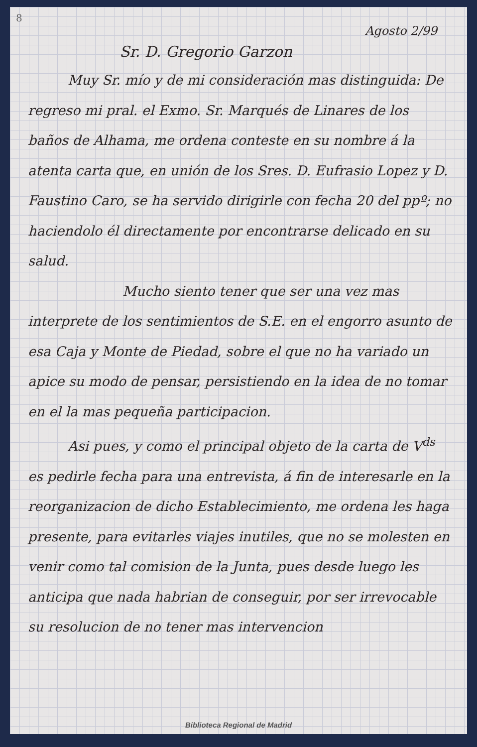8
Agosto 2/99
Sr. D. Gregorio Garzon
Muy Sr. mío y de mi consideración mas distinguida: De regreso mi pral. el Exmo. Sr. Marqués de Linares de los baños de Alhama, me ordena conteste en su nombre á la atenta carta que, en unión de los Sres. D. Eufrasio Lopez y D. Faustino Caro, se ha servido dirigirle con fecha 20 del ppº; no haciendolo él directamente por encontrarse delicado en su salud.
Mucho siento tener que ser una vez mas interprete de los sentimientos de S.E. en el engorro asunto de esa Caja y Monte de Piedad, sobre el que no ha variado un apice su modo de pensar, persistiendo en la idea de no tomar en el la mas pequeña participacion.
Asi pues, y como el principal objeto de la carta de V<sup>ds</sup> es pedirle fecha para una entrevista, á fin de interesarle en la reorganizacion de dicho Establecimiento, me ordena les haga presente, para evitarles viajes inutiles, que no se molesten en venir como tal comision de la Junta, pues desde luego les anticipa que nada habrian de conseguir, por ser irrevocable su resolucion de no tener mas intervencion
Biblioteca Regional de Madrid